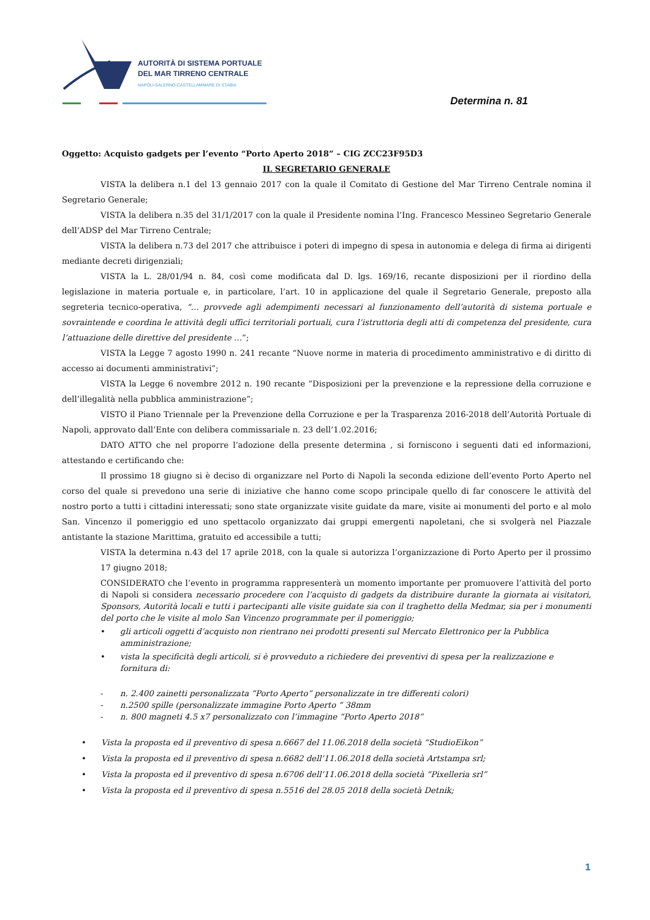AUTORITÀ DI SISTEMA PORTUALE
DEL MAR TIRRENO CENTRALE
NAPOLI-SALERNO-CASTELLAMMARE DI STABIA
Determina n. 81
Oggetto: Acquisto gadgets per l’evento “Porto Aperto 2018” – CIG ZCC23F95D3
IL SEGRETARIO GENERALE
VISTA la delibera n.1 del 13 gennaio 2017 con la quale il Comitato di Gestione del Mar Tirreno Centrale nomina il Segretario Generale;
VISTA la delibera n.35 del 31/1/2017 con la quale il Presidente nomina l’Ing. Francesco Messineo Segretario Generale dell’ADSP del Mar Tirreno Centrale;
VISTA la delibera n.73 del 2017 che attribuisce i poteri di impegno di spesa in autonomia e delega di firma ai dirigenti mediante decreti dirigenziali;
VISTA la L. 28/01/94 n. 84, così come modificata dal D. lgs. 169/16, recante disposizioni per il riordino della legislazione in materia portuale e, in particolare, l’art. 10 in applicazione del quale il Segretario Generale, preposto alla segreteria tecnico-operativa, “… provvede agli adempimenti necessari al funzionamento dell’autorità di sistema portuale e sovraintende e coordina le attività degli uffici territoriali portuali, cura l’istruttoria degli atti di competenza del presidente, cura l’attuazione delle direttive del presidente …”;
VISTA la Legge 7 agosto 1990 n. 241 recante “Nuove norme in materia di procedimento amministrativo e di diritto di accesso ai documenti amministrativi”;
VISTA la Legge 6 novembre 2012 n. 190 recante “Disposizioni per la prevenzione e la repressione della corruzione e dell’illegalità nella pubblica amministrazione”;
VISTO il Piano Triennale per la Prevenzione della Corruzione e per la Trasparenza 2016-2018 dell’Autorità Portuale di Napoli, approvato dall’Ente con delibera commissariale n. 23 dell’1.02.2016;
DATO ATTO che nel proporre l’adozione della presente determina , si forniscono i seguenti dati ed informazioni, attestando e certificando che:
Il prossimo 18 giugno si è deciso di organizzare nel Porto di Napoli la seconda edizione dell’evento Porto Aperto nel corso del quale si prevedono una serie di iniziative che hanno come scopo principale quello di far conoscere le attività del nostro porto a tutti i cittadini interessati; sono state organizzate visite guidate da mare, visite ai monumenti del porto e al molo San. Vincenzo il pomeriggio ed uno spettacolo organizzato dai gruppi emergenti napoletani, che si svolgerà nel Piazzale antistante la stazione Marittima, gratuito ed accessibile a tutti;
VISTA la determina n.43 del 17 aprile 2018, con la quale si autorizza l’organizzazione di Porto Aperto per il prossimo 17 giugno 2018;
CONSIDERATO che l’evento in programma rappresenterà un momento importante per promuovere l’attività del porto di Napoli si considera necessario procedere con l’acquisto di gadgets da distribuire durante la giornata ai visitatori, Sponsors, Autorità locali e tutti i partecipanti alle visite guidate sia con il traghetto della Medmar, sia per i monumenti del porto che le visite al molo San Vincenzo programmate per il pomeriggio;
• gli articoli oggetti d’acquisto non rientrano nei prodotti presenti sul Mercato Elettronico per la Pubblica amministrazione;
• vista la specificità degli articoli, si è provveduto a richiedere dei preventivi di spesa per la realizzazione e fornitura di:
- n. 2.400 zainetti personalizzata “Porto Aperto” personalizzate in tre differenti colori)
- n.2500 spille (personalizzate immagine Porto Aperto “ 38mm
- n. 800 magneti 4.5 x7 personalizzato con l’immagine “Porto Aperto 2018”
• Vista la proposta ed il preventivo di spesa n.6667 del 11.06.2018 della società “StudioEikon”
• Vista la proposta ed il preventivo di spesa n.6682 dell’11.06.2018 della società Artstampa srl;
• Vista la proposta ed il preventivo di spesa n.6706 dell’11.06.2018 della società “Pixelleria srl”
• Vista la proposta ed il preventivo di spesa n.5516 del 28.05 2018 della società Detnik;
1